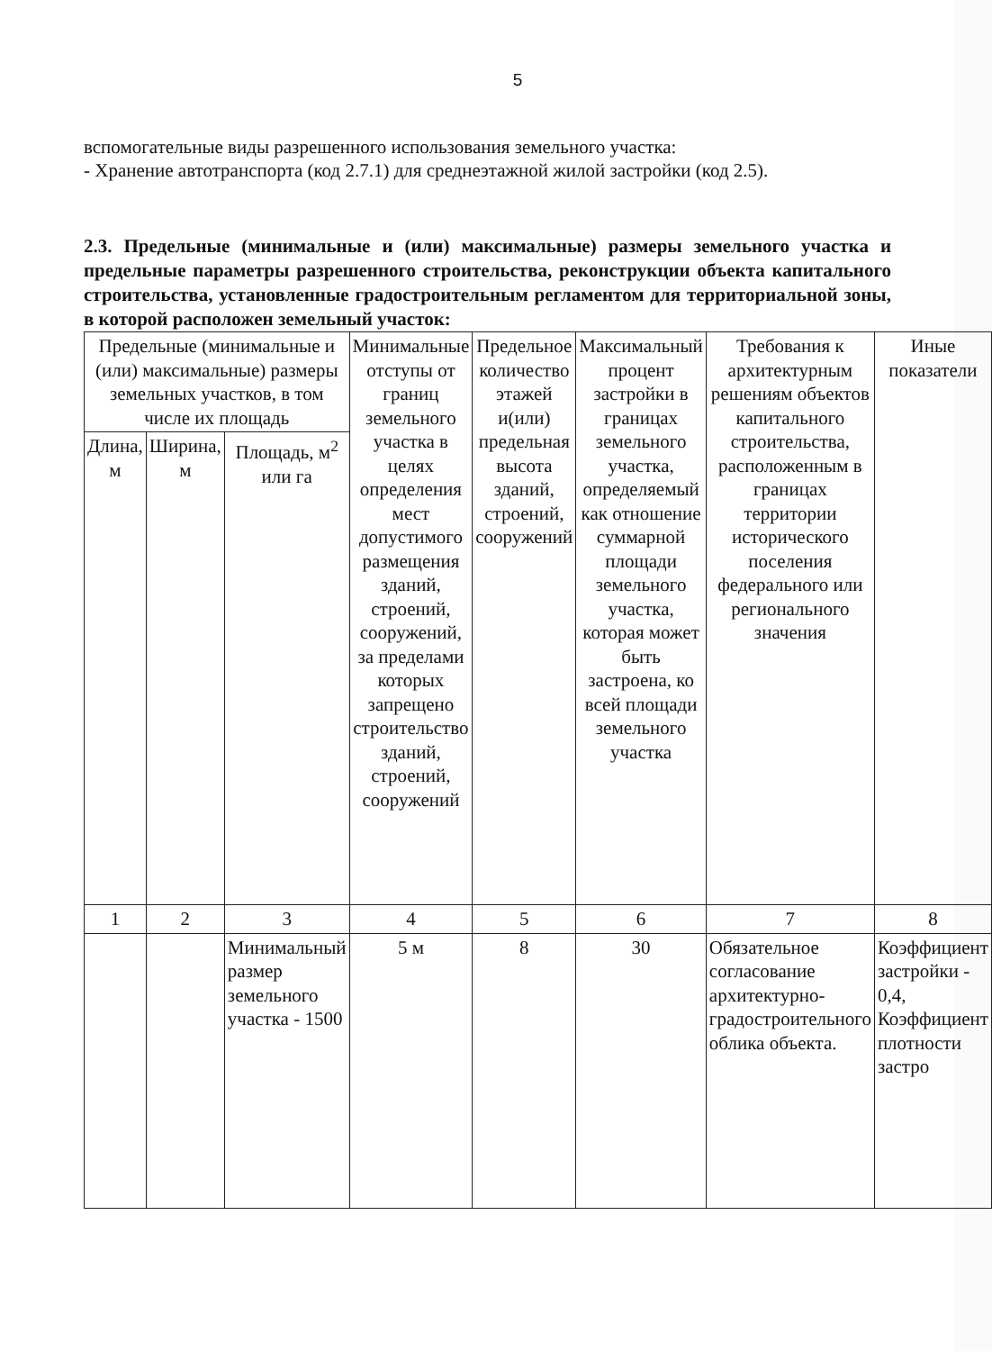5
вспомогательные виды разрешенного использования земельного участка:
- Хранение автотранспорта (код 2.7.1) для среднеэтажной жилой застройки (код 2.5).
2.3. Предельные (минимальные и (или) максимальные) размеры земельного участка и предельные параметры разрешенного строительства, реконструкции объекта капитального строительства, установленные градостроительным регламентом для территориальной зоны, в которой расположен земельный участок:
| Предельные (минимальные и (или) максимальные) размеры земельных участков, в том числе их площадь | | | Минимальные отступы от границ земельного участка в целях определения мест допустимого размещения зданий, строений, сооружений, за пределами которых запрещено строительство зданий, строений, сооружений | Предельное количество этажей и(или) предельная высота зданий, строений, сооружений | Максимальный процент застройки в границах земельного участка, определяемый как отношение суммарной площади земельного участка, которая может быть застроена, ко всей площади земельного участка | Требования к архитектурным решениям объектов капитального строительства, расположенным в границах территории исторического поселения федерального или регионального значения | Иные показатели |
| --- | --- | --- | --- | --- | --- | --- | --- |
| Длина, м | Ширина, м | Площадь, м<sup>2</sup> или га | | | | | |
| 1 | 2 | 3 | 4 | 5 | 6 | 7 | 8 |
| | | Минимальный размер земельного участка - 1500 | 5 м | 8 | 30 | Обязательное согласование архитектурно-градостроительного облика объекта. | Коэффициент застройки - 0,4, Коэффициент плотности застро |